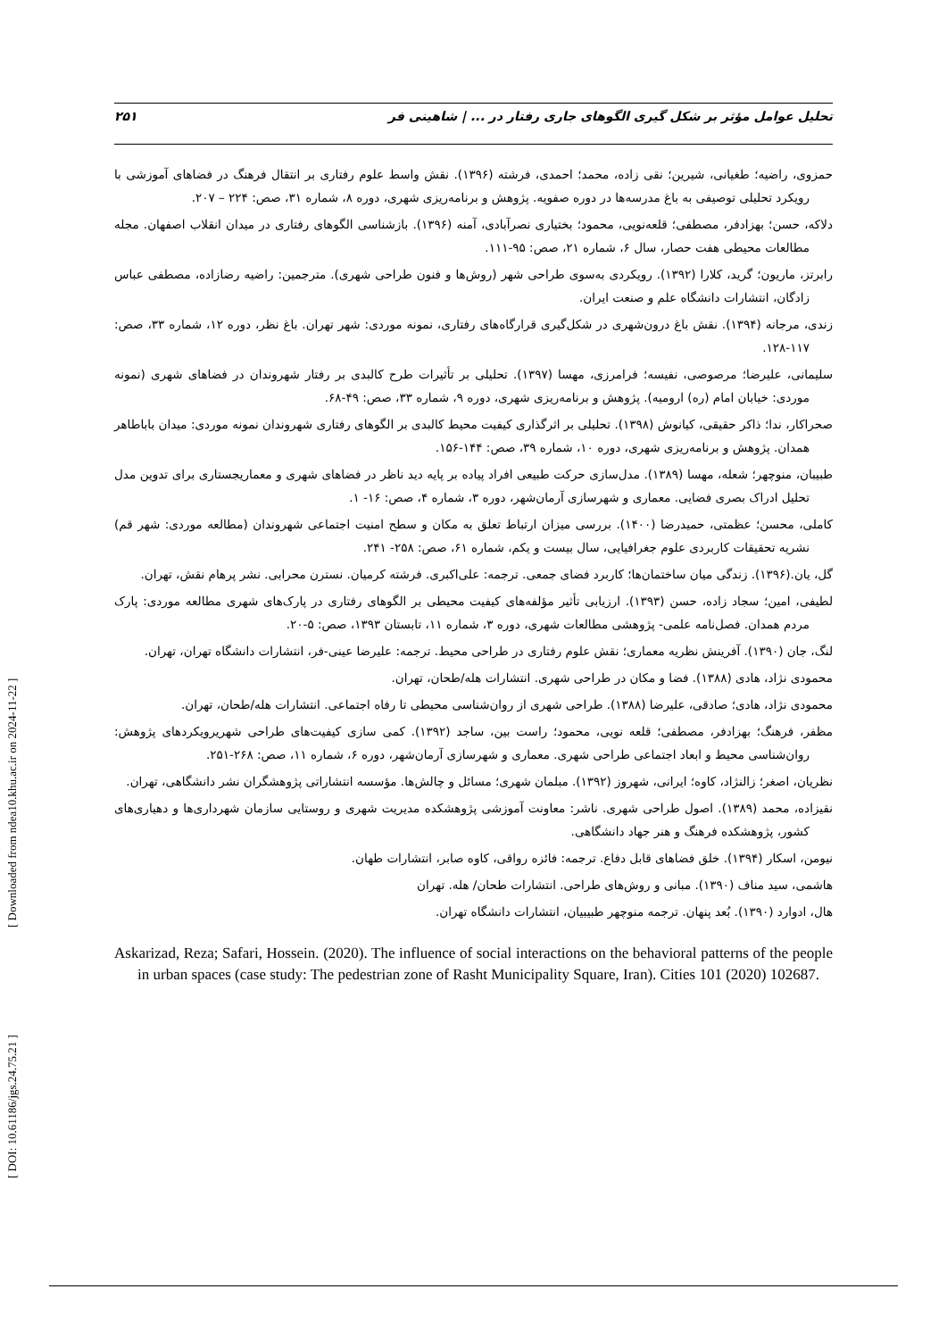تحلیل عوامل مؤثر بر شکل گیری الگوهای جاری رفتار در ... | شاهینی فر ۲۵۱
حمزوی، راضیه؛ طغیانی، شیرین؛ نقی زاده، محمد؛ احمدی، فرشته (۱۳۹۶). نقش واسط علوم رفتاری بر انتقال فرهنگ در فضاهای آموزشی با رویکرد تحلیلی توصیفی به باغ مدرسه‌ها در دوره صفویه. پژوهش و برنامه‌ریزی شهری، دوره ۸، شماره ۳۱، صص: ۲۲۴ – ۲۰۷.
دلاکه، حسن؛ بهزادفر، مصطفی؛ قلعه‌نویی، محمود؛ بختیاری نصرآبادی، آمنه (۱۳۹۶). بازشناسی الگوهای رفتاری در میدان انقلاب اصفهان. مجله مطالعات محیطی هفت حصار، سال ۶، شماره ۲۱، صص: ۹۵-۱۱۱.
رابرتز، ماریون؛ گرید، کلارا (۱۳۹۲). رویکردی به‌سوی طراحی شهر (روش‌ها و فنون طراحی شهری). مترجمین: راضیه رضازاده، مصطفی عباس زادگان، انتشارات دانشگاه علم و صنعت ایران.
زندی، مرجانه (۱۳۹۴). نقش باغ درون‌شهری در شکل‌گیری قرارگاه‌های رفتاری، نمونه موردی: شهر تهران. باغ نظر، دوره ۱۲، شماره ۳۳، صص: ۱۱۷-۱۲۸.
سلیمانی، علیرضا؛ مرصوصی، نفیسه؛ فرامرزی، مهسا (۱۳۹۷). تحلیلی بر تأثیرات طرح کالبدی بر رفتار شهروندان در فضاهای شهری (نمونه موردی: خیابان امام (ره) ارومیه). پژوهش و برنامه‌ریزی شهری، دوره ۹، شماره ۳۳، صص: ۴۹-۶۸.
صحراکار، ندا؛ ذاکر حقیقی، کیانوش (۱۳۹۸). تحلیلی بر اثرگذاری کیفیت محیط کالبدی بر الگوهای رفتاری شهروندان نمونه موردی: میدان باباطاهر همدان. پژوهش و برنامه‌ریزی شهری، دوره ۱۰، شماره ۳۹، صص: ۱۴۴-۱۵۶.
طبیبان، منوچهر؛ شعله، مهسا (۱۳۸۹). مدل‌سازی حرکت طبیعی افراد پیاده بر پایه دید ناظر در فضاهای شهری و معماریجستاری برای تدوین مدل تحلیل ادراک بصری فضایی. معماری و شهرسازی آرمان‌شهر، دوره ۳، شماره ۴، صص: ۱۶- ۱.
کاملی، محسن؛ عظمتی، حمیدرضا (۱۴۰۰). بررسی میزان ارتباط تعلق به مکان و سطح امنیت اجتماعی شهروندان (مطالعه موردی: شهر قم) نشریه تحقیقات کاربردی علوم جغرافیایی، سال بیست و یکم، شماره ۶۱، صص: ۲۵۸- ۲۴۱.
گل، یان.(۱۳۹۶). زندگی میان ساختمان‌ها؛ کاربرد فضای جمعی. ترجمه: علی‌اکبری. فرشته کرمیان. نسترن محرابی. نشر پرهام نقش، تهران.
لطیفی، امین؛ سجاد زاده، حسن (۱۳۹۳). ارزیابی تأثیر مؤلفه‌های کیفیت محیطی بر الگوهای رفتاری در پارک‌های شهری مطالعه موردی: پارک مردم همدان. فصل‌نامه علمی- پژوهشی مطالعات شهری، دوره ۳، شماره ۱۱، تابستان ۱۳۹۳، صص: ۵-۲۰.
لنگ، جان (۱۳۹۰). آفرینش نظریه معماری؛ نقش علوم رفتاری در طراحی محیط. ترجمه: علیرضا عینی-فر، انتشارات دانشگاه تهران، تهران.
محمودی نژاد، هادی (۱۳۸۸). فضا و مکان در طراحی شهری. انتشارات هله/طحان، تهران.
محمودی نژاد، هادی؛ صادقی، علیرضا (۱۳۸۸). طراحی شهری از روان‌شناسی محیطی تا رفاه اجتماعی. انتشارات هله/طحان، تهران.
مظفر، فرهنگ؛ بهزادفر، مصطفی؛ قلعه نویی، محمود؛ راست بین، ساجد (۱۳۹۲). کمی سازی کیفیت‌های طراحی شهریرویکردهای پژوهش: روان‌شناسی محیط و ابعاد اجتماعی طراحی شهری. معماری و شهرسازی آرمان‌شهر، دوره ۶، شماره ۱۱، صص: ۲۶۸-۲۵۱.
نظریان، اصغر؛ زالنژاد، کاوه؛ ایرانی، شهروز (۱۳۹۲). مبلمان شهری؛ مسائل و چالش‌ها. مؤسسه انتشاراتی پژوهشگران نشر دانشگاهی، تهران.
نقیزاده، محمد (۱۳۸۹). اصول طراحی شهری. ناشر: معاونت آموزشی پژوهشکده مدیریت شهری و روستایی سازمان شهرداری‌ها و دهیاری‌های کشور، پژوهشکده فرهنگ و هنر جهاد دانشگاهی.
نیومن، اسکار (۱۳۹۴). خلق فضاهای قابل دفاع. ترجمه: فائزه رواقی، کاوه صابر، انتشارات طهان.
هاشمی، سید مناف (۱۳۹۰). مبانی و روش‌های طراحی. انتشارات طحان/ هله. تهران
هال، ادوارد (۱۳۹۰). بُعد پنهان. ترجمه منوچهر طبیبیان، انتشارات دانشگاه تهران.
Askarizad, Reza; Safari, Hossein. (2020). The influence of social interactions on the behavioral patterns of the people in urban spaces (case study: The pedestrian zone of Rasht Municipality Square, Iran). Cities 101 (2020) 102687.
[ DOI: 10.61186/jgs.24.75.21 ] [ Downloaded from ndea10.khu.ac.ir on 2024-11-22 ]